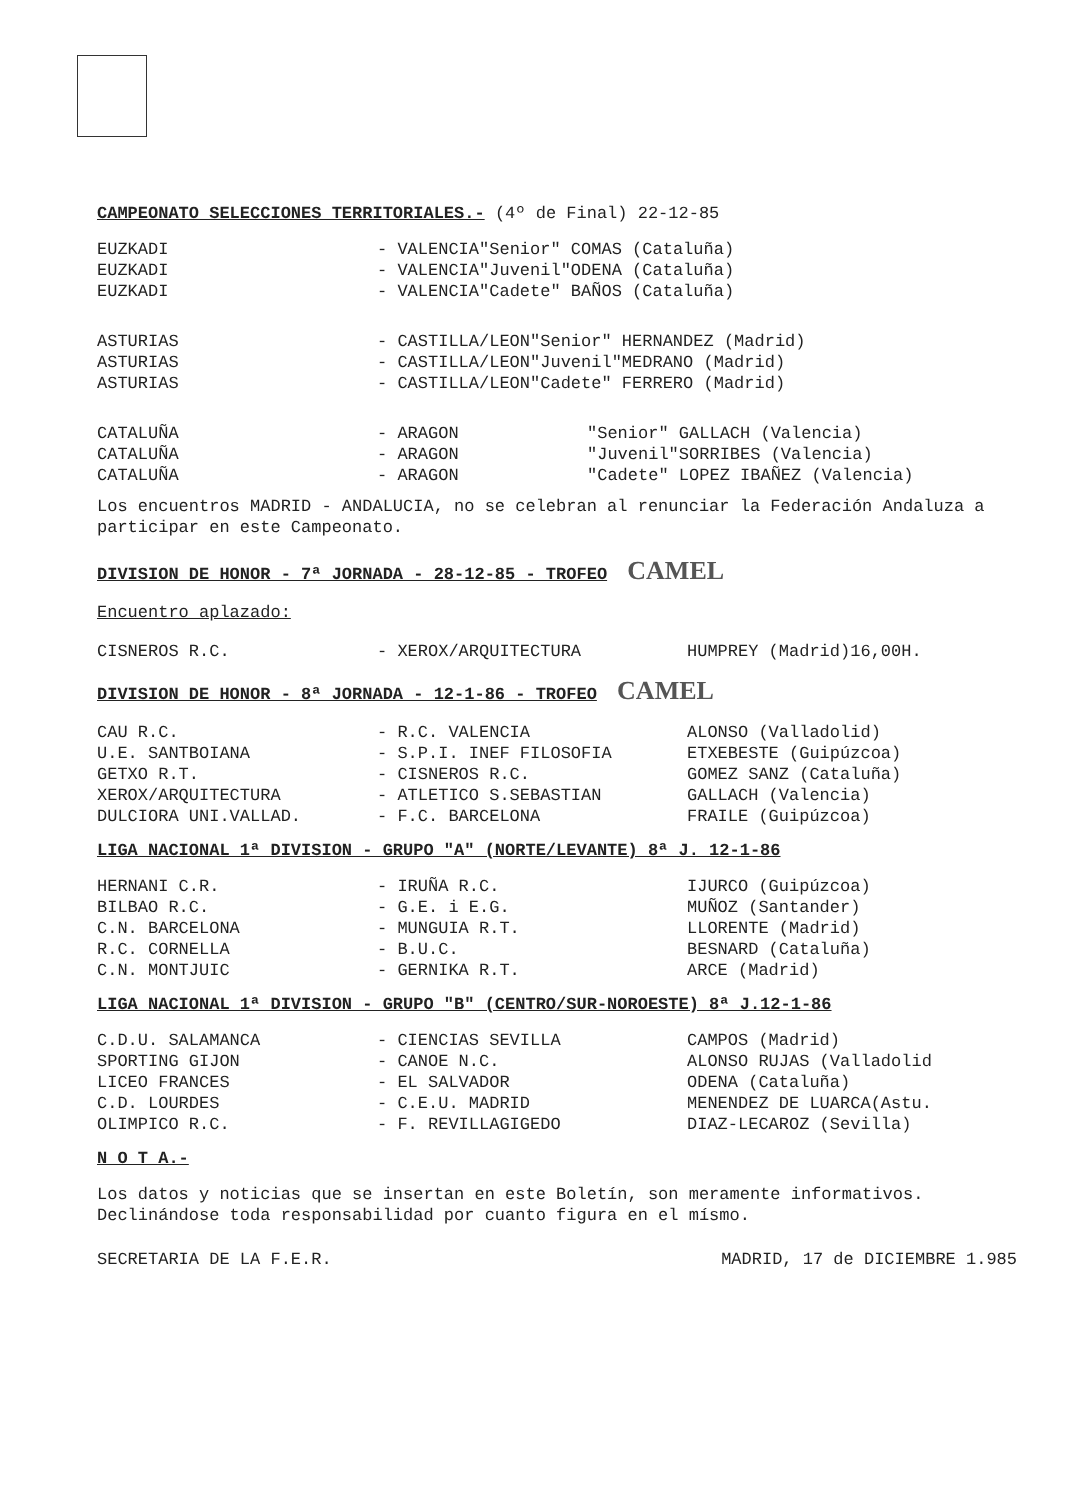CAMPEONATO SELECCIONES TERRITORIALES.- (4º de Final) 22-12-85
| EUZKADI | - VALENCIA | "Senior" | COMAS (Cataluña) |
| EUZKADI | - VALENCIA | "Juvenil" | ODENA (Cataluña) |
| EUZKADI | - VALENCIA | "Cadete" | BAÑOS (Cataluña) |
| ASTURIAS | - CASTILLA/LEON | "Senior" | HERNANDEZ (Madrid) |
| ASTURIAS | - CASTILLA/LEON | "Juvenil" | MEDRANO (Madrid) |
| ASTURIAS | - CASTILLA/LEON | "Cadete" | FERRERO (Madrid) |
| CATALUÑA | - ARAGON | "Senior" | GALLACH (Valencia) |
| CATALUÑA | - ARAGON | "Juvenil" | SORRIBES (Valencia) |
| CATALUÑA | - ARAGON | "Cadete" | LOPEZ IBAÑEZ (Valencia) |
Los encuentros MADRID - ANDALUCIA, no se celebran al renunciar la Federación Andaluza a participar en este Campeonato.
DIVISION DE HONOR - 7ª JORNADA - 28-12-85 - TROFEO CAMEL
Encuentro aplazado:
| CISNEROS R.C. | - XEROX/ARQUITECTURA | HUMPREY (Madrid)16,00H. |
DIVISION DE HONOR - 8ª JORNADA - 12-1-86 - TROFEO CAMEL
| CAU R.C. | - R.C. VALENCIA | ALONSO (Valladolid) |
| U.E. SANTBOIANA | - S.P.I. INEF FILOSOFIA | ETXEBESTE (Guipúzcoa) |
| GETXO R.T. | - CISNEROS R.C. | GOMEZ SANZ (Cataluña) |
| XEROX/ARQUITECTURA | - ATLETICO S.SEBASTIAN | GALLACH (Valencia) |
| DULCIORA UNI.VALLAD. | - F.C. BARCELONA | FRAILE (Guipúzcoa) |
LIGA NACIONAL 1ª DIVISION - GRUPO "A" (NORTE/LEVANTE) 8ª J. 12-1-86
| HERNANI C.R. | - IRUÑA R.C. | IJURCO (Guipúzcoa) |
| BILBAO R.C. | - G.E. i E.G. | MUÑOZ (Santander) |
| C.N. BARCELONA | - MUNGUIA R.T. | LLORENTE (Madrid) |
| R.C. CORNELLA | - B.U.C. | BESNARD (Cataluña) |
| C.N. MONTJUIC | - GERNIKA R.T. | ARCE (Madrid) |
LIGA NACIONAL 1ª DIVISION - GRUPO "B" (CENTRO/SUR-NOROESTE) 8ª J.12-1-86
| C.D.U. SALAMANCA | - CIENCIAS SEVILLA | CAMPOS (Madrid) |
| SPORTING GIJON | - CANOE N.C. | ALONSO RUJAS (Valladolid |
| LICEO FRANCES | - EL SALVADOR | ODENA (Cataluña) |
| C.D. LOURDES | - C.E.U. MADRID | MENENDEZ DE LUARCA(Astu. |
| OLIMPICO R.C. | - F. REVILLAGIGEDO | DIAZ-LECAROZ (Sevilla) |
N O T A.-
Los datos y noticias que se insertan en este Boletín, son meramente informativos. Declinándose toda responsabilidad por cuanto figura en el mísmo.
SECRETARIA DE LA F.E.R. MADRID, 17 de DICIEMBRE 1.985